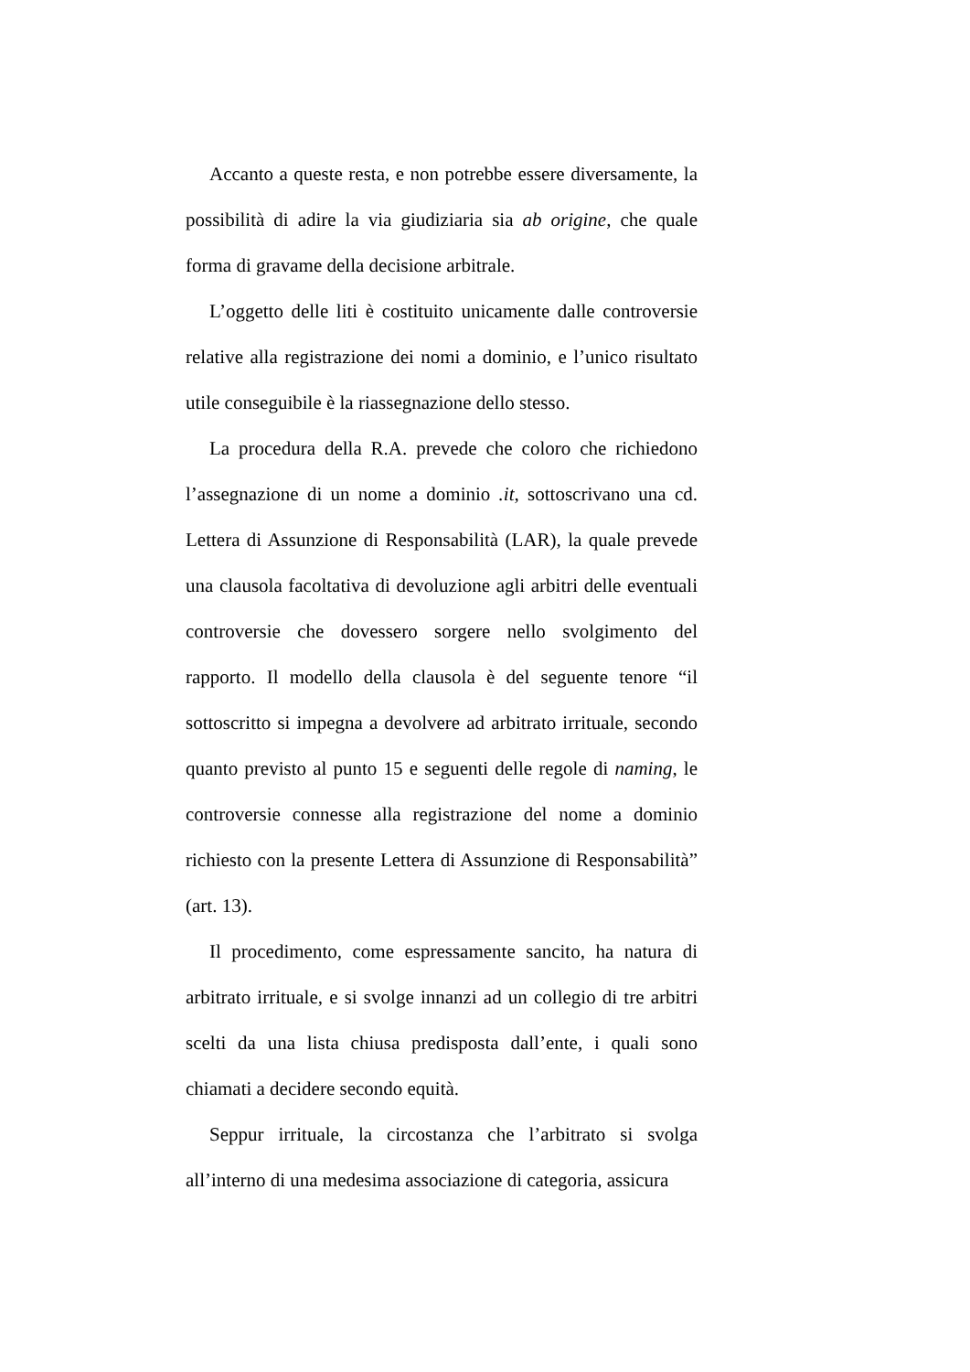Accanto a queste resta, e non potrebbe essere diversamente, la possibilità di adire la via giudiziaria sia ab origine, che quale forma di gravame della decisione arbitrale.
L’oggetto delle liti è costituito unicamente dalle controversie relative alla registrazione dei nomi a dominio, e l’unico risultato utile conseguibile è la riassegnazione dello stesso.
La procedura della R.A. prevede che coloro che richiedono l’assegnazione di un nome a dominio .it, sottoscrivano una cd. Lettera di Assunzione di Responsabilità (LAR), la quale prevede una clausola facoltativa di devoluzione agli arbitri delle eventuali controversie che dovessero sorgere nello svolgimento del rapporto. Il modello della clausola è del seguente tenore “il sottoscritto si impegna a devolvere ad arbitrato irrituale, secondo quanto previsto al punto 15 e seguenti delle regole di naming, le controversie connesse alla registrazione del nome a dominio richiesto con la presente Lettera di Assunzione di Responsabilità” (art. 13).
Il procedimento, come espressamente sancito, ha natura di arbitrato irrituale, e si svolge innanzi ad un collegio di tre arbitri scelti da una lista chiusa predisposta dall’ente, i quali sono chiamati a decidere secondo equità.
Seppur irrituale, la circostanza che l’arbitrato si svolga all’interno di una medesima associazione di categoria, assicura